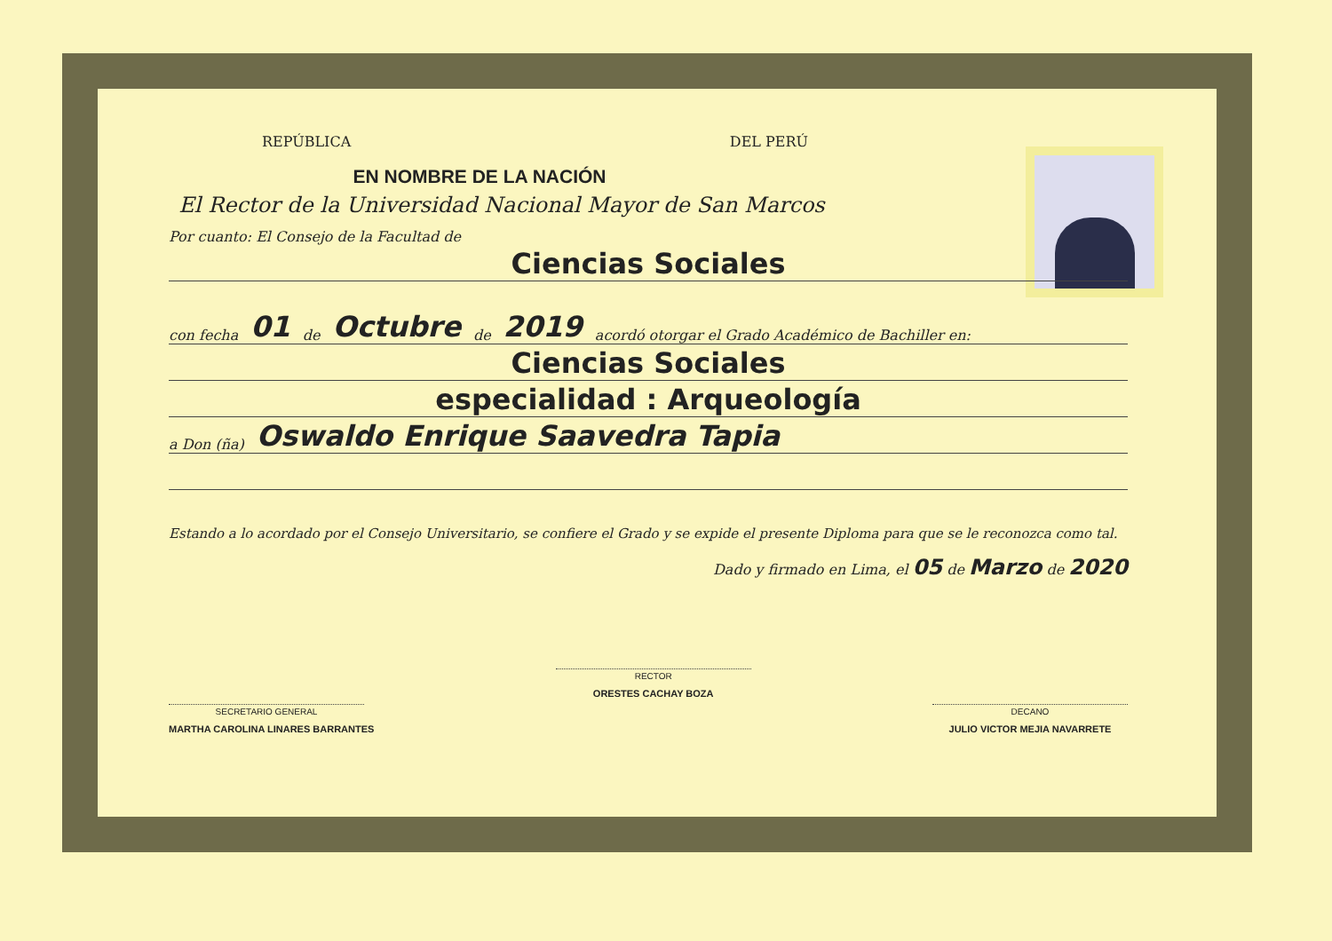REPÚBLICA DEL PERÚ
EN NOMBRE DE LA NACIÓN
El Rector de la Universidad Nacional Mayor de San Marcos
Por cuanto: El Consejo de la Facultad de
Ciencias Sociales
con fecha 01 de Octubre de 2019 acordó otorgar el Grado Académico de Bachiller en:
Ciencias Sociales
especialidad : Arqueología
a Don (ña) Oswaldo Enrique Saavedra Tapia
Estando a lo acordado por el Consejo Universitario, se confiere el Grado y se expide el presente Diploma para que se le reconozca como tal.
Dado y firmado en Lima, el 05 de Marzo de 2020
SECRETARIO GENERAL
MARTHA CAROLINA LINARES BARRANTES
RECTOR
ORESTES CACHAY BOZA
DECANO
JULIO VICTOR MEJIA NAVARRETE